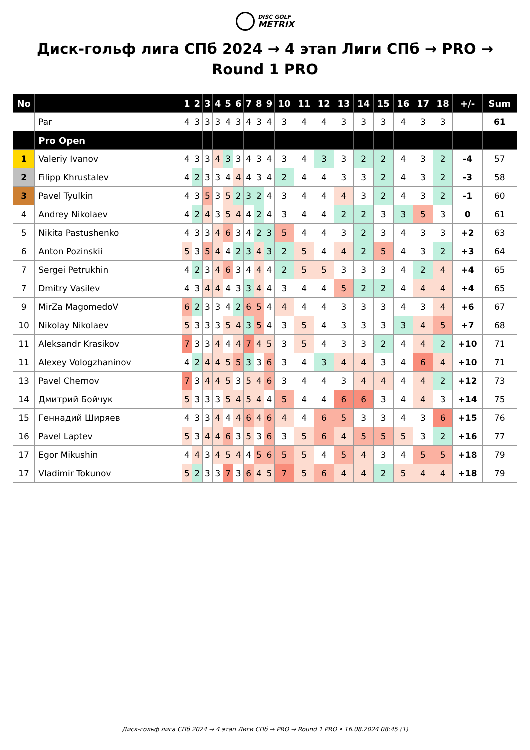DISC GOLF
METRIX
Диск-гольф лига СПб 2024 → 4 этап Лиги СПб → PRO → Round 1 PRO
| No | | 1 | 2 | 3 | 4 | 5 | 6 | 7 | 8 | 9 | 10 | 11 | 12 | 13 | 14 | 15 | 16 | 17 | 18 | +/- | Sum |
| --- | --- | --- | --- | --- | --- | --- | --- | --- | --- | --- | --- | --- | --- | --- | --- | --- | --- | --- | --- | --- | --- |
| | Par | 4 | 3 | 3 | 3 | 4 | 3 | 4 | 3 | 4 | 3 | 4 | 4 | 3 | 3 | 3 | 4 | 3 | 3 | | 61 |
| | Pro Open | | | | | | | | | | | | | | | | | | | | |
| 1 | Valeriy Ivanov | 4 | 3 | 3 | 4 | 3 | 3 | 4 | 3 | 4 | 3 | 4 | 3 | 3 | 2 | 2 | 4 | 3 | 2 | -4 | 57 |
| 2 | Filipp Khrustalev | 4 | 2 | 3 | 3 | 4 | 4 | 4 | 3 | 4 | 2 | 4 | 4 | 3 | 3 | 2 | 4 | 3 | 2 | -3 | 58 |
| 3 | Pavel Tyulkin | 4 | 3 | 5 | 3 | 5 | 2 | 3 | 2 | 4 | 3 | 4 | 4 | 4 | 3 | 2 | 4 | 3 | 2 | -1 | 60 |
| 4 | Andrey Nikolaev | 4 | 2 | 4 | 3 | 5 | 4 | 4 | 2 | 4 | 3 | 4 | 4 | 2 | 2 | 3 | 3 | 5 | 3 | 0 | 61 |
| 5 | Nikita Pastushenko | 4 | 3 | 3 | 4 | 6 | 3 | 4 | 2 | 3 | 5 | 4 | 4 | 3 | 2 | 3 | 4 | 3 | 3 | +2 | 63 |
| 6 | Anton Pozinskii | 5 | 3 | 5 | 4 | 4 | 2 | 3 | 4 | 3 | 2 | 5 | 4 | 4 | 2 | 5 | 4 | 3 | 2 | +3 | 64 |
| 7 | Sergei Petrukhin | 4 | 2 | 3 | 4 | 6 | 3 | 4 | 4 | 4 | 2 | 5 | 5 | 3 | 3 | 3 | 4 | 2 | 4 | +4 | 65 |
| 7 | Dmitry Vasilev | 4 | 3 | 4 | 4 | 4 | 3 | 3 | 4 | 4 | 3 | 4 | 4 | 5 | 2 | 2 | 4 | 4 | 4 | +4 | 65 |
| 9 | MirZa MagomedoV | 6 | 2 | 3 | 3 | 4 | 2 | 6 | 5 | 4 | 4 | 4 | 4 | 3 | 3 | 3 | 4 | 3 | 4 | +6 | 67 |
| 10 | Nikolay Nikolaev | 5 | 3 | 3 | 3 | 5 | 4 | 3 | 5 | 4 | 3 | 5 | 4 | 3 | 3 | 3 | 3 | 4 | 5 | +7 | 68 |
| 11 | Aleksandr Krasikov | 7 | 3 | 3 | 4 | 4 | 4 | 7 | 4 | 5 | 3 | 5 | 4 | 3 | 3 | 2 | 4 | 4 | 2 | +10 | 71 |
| 11 | Alexey Vologzhaninov | 4 | 2 | 4 | 4 | 5 | 5 | 3 | 3 | 6 | 3 | 4 | 3 | 4 | 4 | 3 | 4 | 6 | 4 | +10 | 71 |
| 13 | Pavel Chernov | 7 | 3 | 4 | 4 | 5 | 3 | 5 | 4 | 6 | 3 | 4 | 4 | 3 | 4 | 4 | 4 | 4 | 2 | +12 | 73 |
| 14 | Дмитрий Бойчук | 5 | 3 | 3 | 3 | 5 | 4 | 5 | 4 | 4 | 5 | 4 | 4 | 6 | 6 | 3 | 4 | 4 | 3 | +14 | 75 |
| 15 | Геннадий Ширяев | 4 | 3 | 3 | 4 | 4 | 4 | 6 | 4 | 6 | 4 | 4 | 6 | 5 | 3 | 3 | 4 | 3 | 6 | +15 | 76 |
| 16 | Pavel Laptev | 5 | 3 | 4 | 4 | 6 | 3 | 5 | 3 | 6 | 3 | 5 | 6 | 4 | 5 | 5 | 5 | 3 | 2 | +16 | 77 |
| 17 | Egor Mikushin | 4 | 4 | 3 | 4 | 5 | 4 | 4 | 5 | 6 | 5 | 5 | 4 | 5 | 4 | 3 | 4 | 5 | 5 | +18 | 79 |
| 17 | Vladimir Tokunov | 5 | 2 | 3 | 3 | 7 | 3 | 6 | 4 | 5 | 7 | 5 | 6 | 4 | 4 | 2 | 5 | 4 | 4 | +18 | 79 |
Диск-гольф лига СПб 2024 → 4 этап Лиги СПб → PRO → Round 1 PRO • 16.08.2024 08:45 (1)